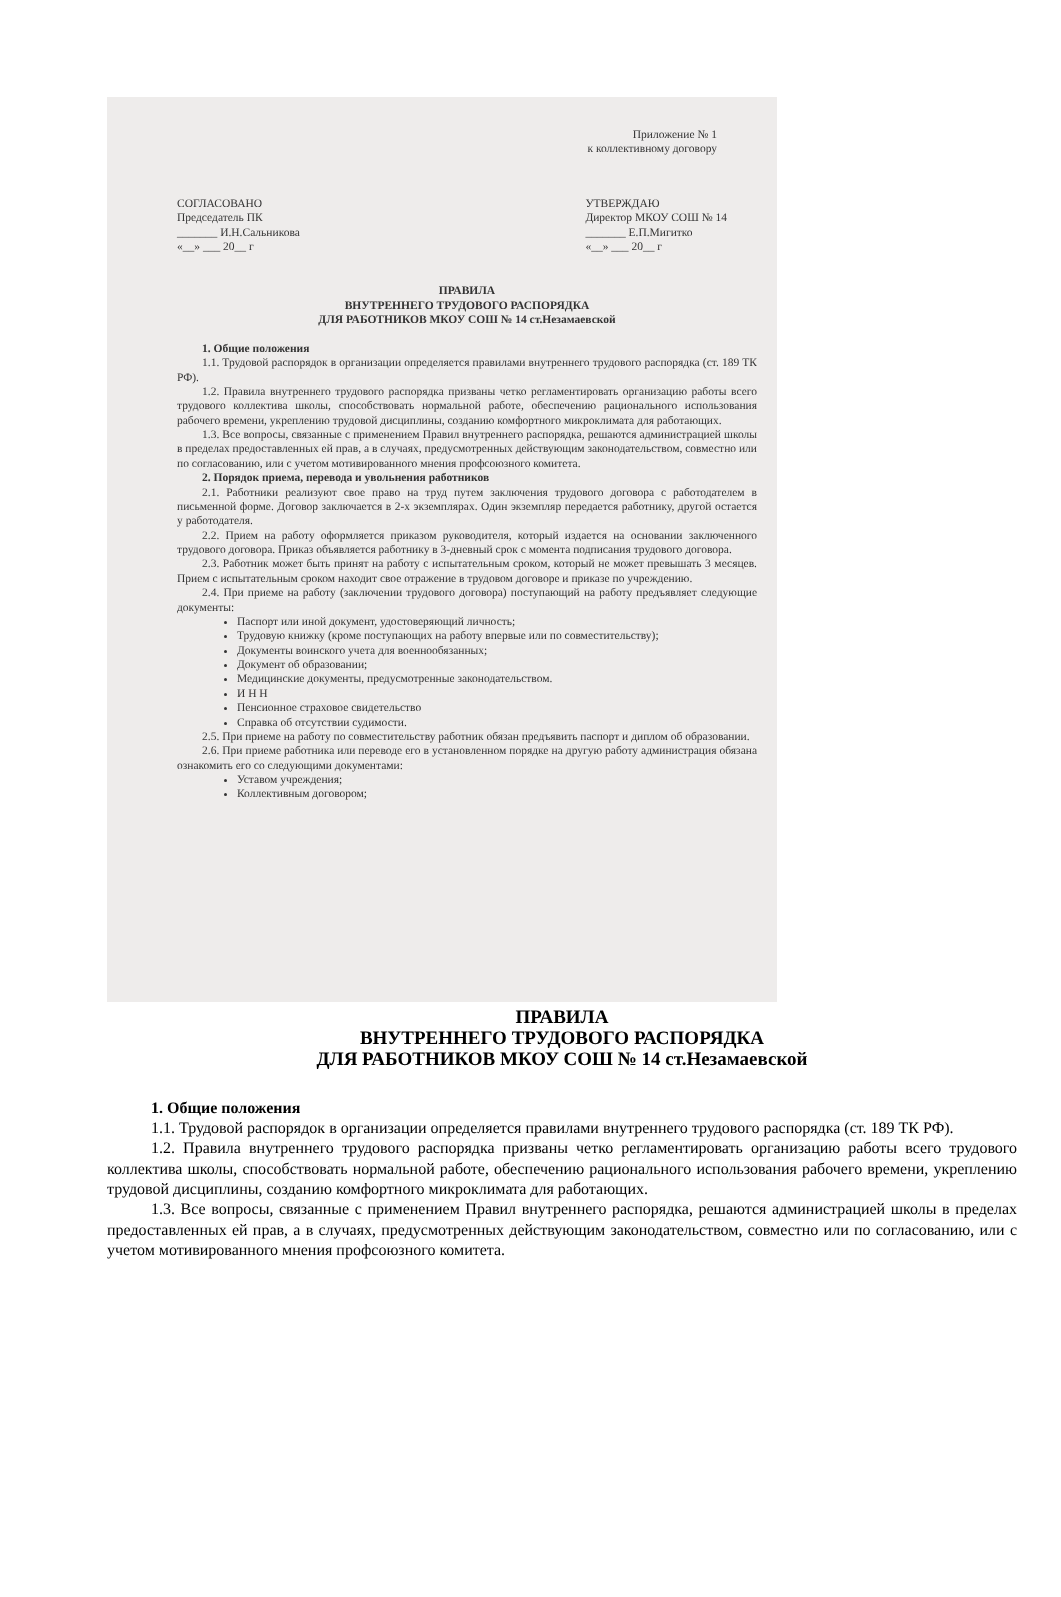Приложение № 1
к коллективному договору
СОГЛАСОВАНО
Председатель ПК
_______ И.Н.Сальникова
«__» ___ 20__ г
УТВЕРЖДАЮ
Директор МКОУ СОШ № 14
_______ Е.П.Мигитко
«__» ___ 20__ г
ПРАВИЛА
ВНУТРЕННЕГО ТРУДОВОГО РАСПОРЯДКА
ДЛЯ РАБОТНИКОВ МКОУ СОШ № 14 ст.Незамаевской
1. Общие положения
1.1. Трудовой распорядок в организации определяется правилами внутреннего трудового распорядка (ст. 189 ТК РФ).
1.2. Правила внутреннего трудового распорядка призваны четко регламентировать организацию работы всего трудового коллектива школы, способствовать нормальной работе, обеспечению рационального использования рабочего времени, укреплению трудовой дисциплины, созданию комфортного микроклимата для работающих.
1.3. Все вопросы, связанные с применением Правил внутреннего распорядка, решаются администрацией школы в пределах предоставленных ей прав, а в случаях, предусмотренных действующим законодательством, совместно или по согласованию, или с учетом мотивированного мнения профсоюзного комитета.
2. Порядок приема, перевода и увольнения работников
2.1. Работники реализуют свое право на труд путем заключения трудового договора с работодателем в письменной форме. Договор заключается в 2-х экземплярах. Один экземпляр передается работнику, другой остается у работодателя.
2.2. Прием на работу оформляется приказом руководителя, который издается на основании заключенного трудового договора. Приказ объявляется работнику в 3-дневный срок с момента подписания трудового договора.
2.3. Работник может быть принят на работу с испытательным сроком, который не может превышать 3 месяцев. Прием с испытательным сроком находит свое отражение в трудовом договоре и приказе по учреждению.
2.4. При приеме на работу (заключении трудового договора) поступающий на работу предъявляет следующие документы:
Паспорт или иной документ, удостоверяющий личность;
Трудовую книжку (кроме поступающих на работу впервые или по совместительству);
Документы воинского учета для военнообязанных;
Документ об образовании;
Медицинские документы, предусмотренные законодательством.
И Н Н
Пенсионное страховое свидетельство
Справка об отсутствии судимости.
2.5. При приеме на работу по совместительству работник обязан предъявить паспорт и диплом об образовании.
2.6. При приеме работника или переводе его в установленном порядке на другую работу администрация обязана ознакомить его со следующими документами:
Уставом учреждения;
Коллективным договором;
ПРАВИЛА
ВНУТРЕННЕГО ТРУДОВОГО РАСПОРЯДКА
ДЛЯ РАБОТНИКОВ МКОУ СОШ № 14 ст.Незамаевской
1. Общие положения
1.1. Трудовой распорядок в организации определяется правилами внутреннего трудового распорядка (ст. 189 ТК РФ).
1.2. Правила внутреннего трудового распорядка призваны четко регламентировать организацию работы всего трудового коллектива школы, способствовать нормальной работе, обеспечению рационального использования рабочего времени, укреплению трудовой дисциплины, созданию комфортного микроклимата для работающих.
1.3. Все вопросы, связанные с применением Правил внутреннего распорядка, решаются администрацией школы в пределах предоставленных ей прав, а в случаях, предусмотренных действующим законодательством, совместно или по согласованию, или с учетом мотивированного мнения профсоюзного комитета.